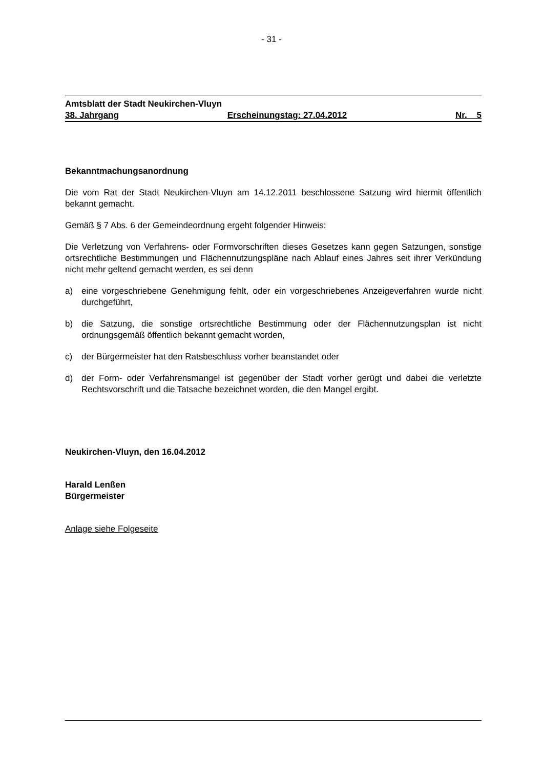- 31 -
Amtsblatt der Stadt Neukirchen-Vluyn
38. Jahrgang Erscheinungstag: 27.04.2012 Nr. 5
Bekanntmachungsanordnung
Die vom Rat der Stadt Neukirchen-Vluyn am 14.12.2011 beschlossene Satzung wird hiermit öffentlich bekannt gemacht.
Gemäß § 7 Abs. 6 der Gemeindeordnung ergeht folgender Hinweis:
Die Verletzung von Verfahrens- oder Formvorschriften dieses Gesetzes kann gegen Satzungen, sonstige ortsrechtliche Bestimmungen und Flächennutzungspläne nach Ablauf eines Jahres seit ihrer Verkündung nicht mehr geltend gemacht werden, es sei denn
a) eine vorgeschriebene Genehmigung fehlt, oder ein vorgeschriebenes Anzeigeverfahren wurde nicht durchgeführt,
b) die Satzung, die sonstige ortsrechtliche Bestimmung oder der Flächennutzungsplan ist nicht ordnungsgemäß öffentlich bekannt gemacht worden,
c) der Bürgermeister hat den Ratsbeschluss vorher beanstandet oder
d) der Form- oder Verfahrensmangel ist gegenüber der Stadt vorher gerügt und dabei die verletzte Rechtsvorschrift und die Tatsache bezeichnet worden, die den Mangel ergibt.
Neukirchen-Vluyn, den 16.04.2012
Harald Lenßen
Bürgermeister
Anlage siehe Folgeseite